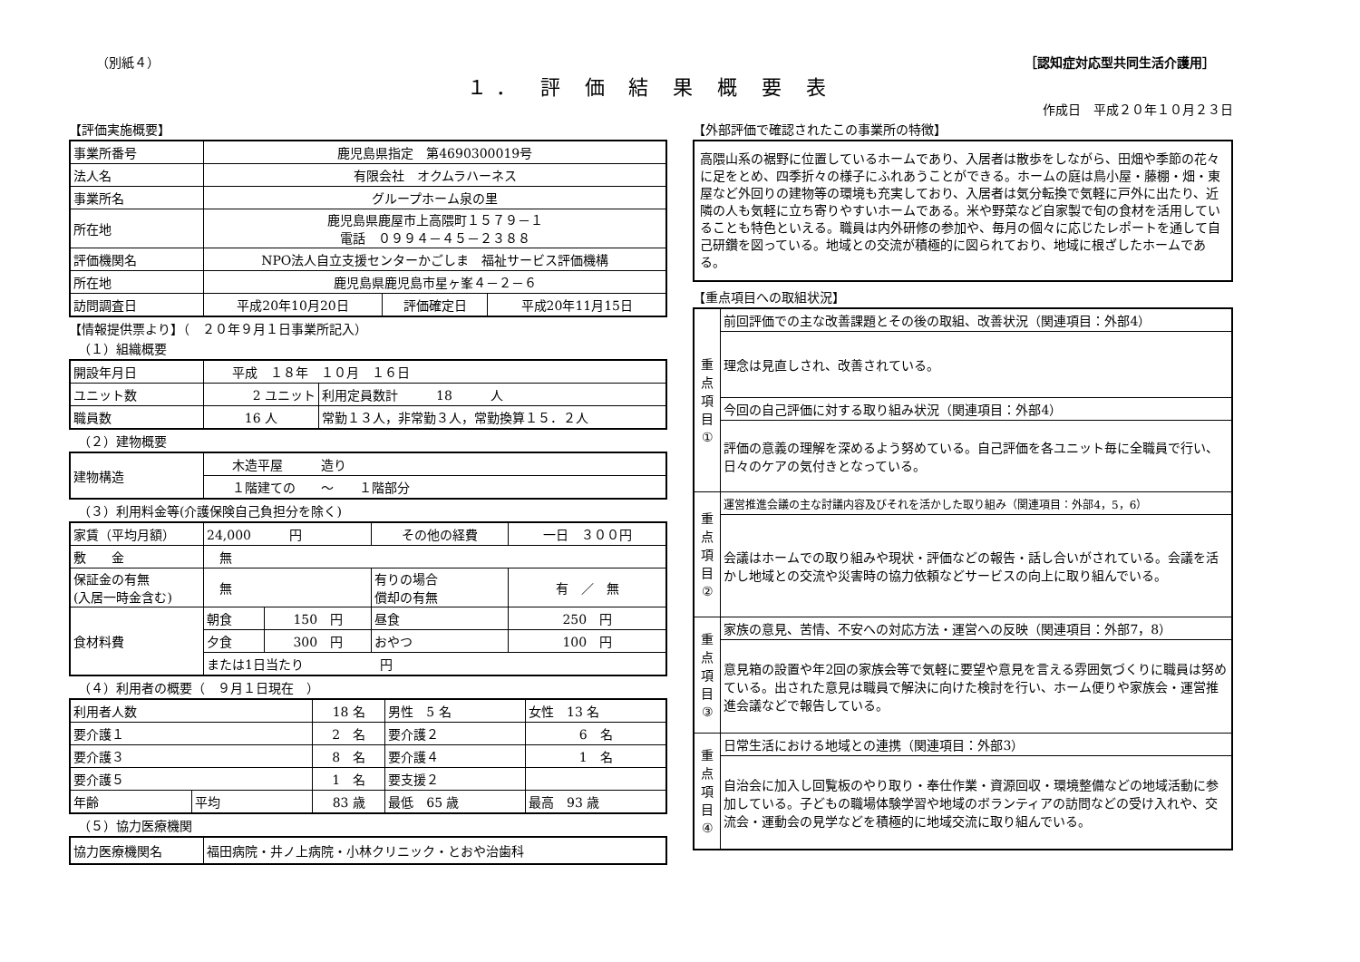（別紙４） ［認知症対応型共同生活介護用］
１． 評 価 結 果 概 要 表
作成日　平成２０年１０月２３日
【評価実施概要】
| 事業所番号 | 鹿児島県指定 第4690300019号 | | |
| 法人名 | 有限会社 オクムラハーネス | | |
| 事業所名 | グループホーム泉の里 | | |
| 所在地 | 鹿児島県鹿屋市上高隈町１５７９－１ 電話 ０９９４－４５－２３８８ | | |
| 評価機関名 | NPO法人自立支援センターかごしま 福祉サービス評価機構 | | |
| 所在地 | 鹿児島県鹿児島市星ヶ峯４－２－６ | | |
| 訪問調査日 | 平成20年10月20日 | 評価確定日 | 平成20年11月15日 |
【情報提供票より】（　２０年９月１日事業所記入）
（１）組織概要
| 開設年月日 | 平成 １８年 １０月 １６日 | |
| ユニット数 | 2 ユニット | 利用定員数計 18 人 |
| 職員数 | 16 人 | 常勤１３人，非常勤３人，常勤換算１５．２人 |
（２）建物概要
| 建物構造 | 木造平屋 造り |
| | １階建ての ～ １階部分 |
（３）利用料金等(介護保険自己負担分を除く)
| 家賃（平均月額） | 24,000 円 | | その他の経費 | 一日 ３００円 |
| 敷 金 | 無 | | | |
| 保証金の有無 (入居一時金含む) | 無 | | 有りの場合 償却の有無 | 有 ／ 無 |
| 食材料費 | 朝食 | 150 円 | 昼食 | 250 円 |
| | 夕食 | 300 円 | おやつ | 100 円 |
| | または1日当たり 円 | | | |
（４）利用者の概要（　９月１日現在　）
| 利用者人数 | | 18 名 | 男性 5 名 | 女性 13 名 |
| 要介護１ | | 2 名 | 要介護２ | 6 名 |
| 要介護３ | | 8 名 | 要介護４ | 1 名 |
| 要介護５ | | 1 名 | 要支援２ | |
| 年齢 | 平均 | 83 歳 | 最低 65 歳 | 最高 93 歳 |
（５）協力医療機関
| 協力医療機関名 | 福田病院・井ノ上病院・小林クリニック・とおや治歯科 |
【外部評価で確認されたこの事業所の特徴】
高隈山系の裾野に位置しているホームであり、入居者は散歩をしながら、田畑や季節の花々に足をとめ、四季折々の様子にふれあうことができる。ホームの庭は鳥小屋・藤棚・畑・東屋など外回りの建物等の環境も充実しており、入居者は気分転換で気軽に戸外に出たり、近隣の人も気軽に立ち寄りやすいホームである。米や野菜など自家製で旬の食材を活用していることも特色といえる。職員は内外研修の参加や、毎月の個々に応じたレポートを通して自己研鑽を図っている。地域との交流が積極的に図られており、地域に根ざしたホームである。
【重点項目への取組状況】
| 重 点 項 目 ① | 前回評価での主な改善課題とその後の取組、改善状況（関連項目：外部4） |
| | 理念は見直しされ、改善されている。 |
| | 今回の自己評価に対する取り組み状況（関連項目：外部4） |
| | 評価の意義の理解を深めるよう努めている。自己評価を各ユニット毎に全職員で行い、日々のケアの気付きとなっている。 |
| 重 点 項 目 ② | 運営推進会議の主な討議内容及びそれを活かした取り組み（関連項目：外部4，5，6） |
| | 会議はホームでの取り組みや現状・評価などの報告・話し合いがされている。会議を活かし地域との交流や災害時の協力依頼などサービスの向上に取り組んでいる。 |
| 重 点 項 目 ③ | 家族の意見、苦情、不安への対応方法・運営への反映（関連項目：外部7，8） |
| | 意見箱の設置や年2回の家族会等で気軽に要望や意見を言える雰囲気づくりに職員は努めている。出された意見は職員で解決に向けた検討を行い、ホーム便りや家族会・運営推進会議などで報告している。 |
| 重 点 項 目 ④ | 日常生活における地域との連携（関連項目：外部3） |
| | 自治会に加入し回覧板のやり取り・奉仕作業・資源回収・環境整備などの地域活動に参加している。子どもの職場体験学習や地域のボランティアの訪問などの受け入れや、交流会・運動会の見学などを積極的に地域交流に取り組んでいる。 |